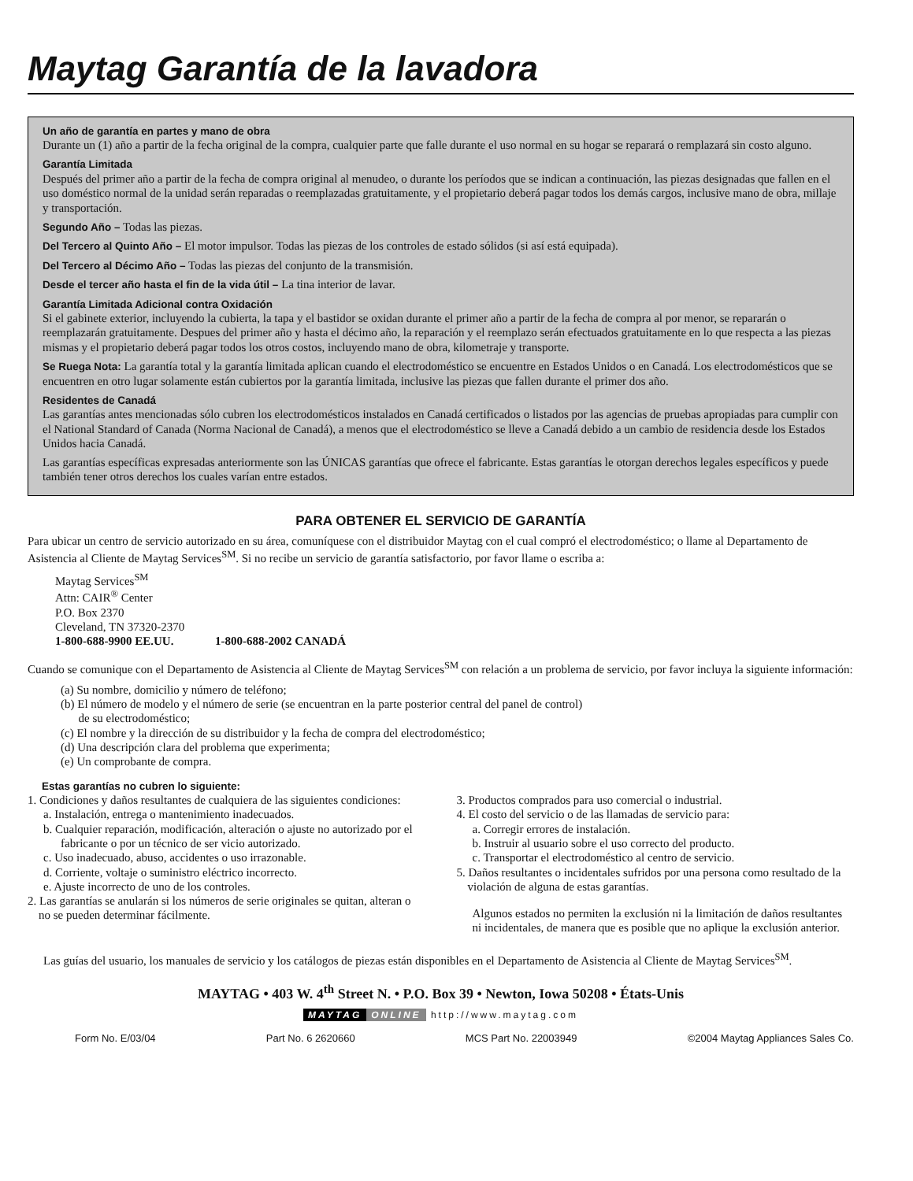Maytag Garantía de la lavadora
Un año de garantía en partes y mano de obra
Durante un (1) año a partir de la fecha original de la compra, cualquier parte que falle durante el uso normal en su hogar se reparará o remplazará sin costo alguno.
Garantía Limitada
Después del primer año a partir de la fecha de compra original al menudeo, o durante los períodos que se indican a continuación, las piezas designadas que fallen en el uso doméstico normal de la unidad serán reparadas o reemplazadas gratuitamente, y el propietario deberá pagar todos los demás cargos, inclusive mano de obra, millaje y transportación.
Segundo Año – Todas las piezas.
Del Tercero al Quinto Año – El motor impulsor. Todas las piezas de los controles de estado sólidos (si así está equipada).
Del Tercero al Décimo Año – Todas las piezas del conjunto de la transmisión.
Desde el tercer año hasta el fin de la vida útil – La tina interior de lavar.
Garantía Limitada Adicional contra Oxidación
Si el gabinete exterior, incluyendo la cubierta, la tapa y el bastidor se oxidan durante el primer año a partir de la fecha de compra al por menor, se repararán o reemplazarán gratuitamente. Despues del primer año y hasta el décimo año, la reparación y el reemplazo serán efectuados gratuitamente en lo que respecta a las piezas mismas y el propietario deberá pagar todos los otros costos, incluyendo mano de obra, kilometraje y transporte.
Se Ruega Nota: La garantía total y la garantía limitada aplican cuando el electrodoméstico se encuentre en Estados Unidos o en Canadá. Los electrodomésticos que se encuentren en otro lugar solamente están cubiertos por la garantía limitada, inclusive las piezas que fallen durante el primer dos año.
Residentes de Canadá
Las garantías antes mencionadas sólo cubren los electrodomésticos instalados en Canadá certificados o listados por las agencias de pruebas apropiadas para cumplir con el National Standard of Canada (Norma Nacional de Canadá), a menos que el electrodoméstico se lleve a Canadá debido a un cambio de residencia desde los Estados Unidos hacia Canadá.
Las garantías específicas expresadas anteriormente son las ÚNICAS garantías que ofrece el fabricante. Estas garantías le otorgan derechos legales específicos y puede también tener otros derechos los cuales varían entre estados.
PARA OBTENER EL SERVICIO DE GARANTÍA
Para ubicar un centro de servicio autorizado en su área, comuníquese con el distribuidor Maytag con el cual compró el electrodoméstico; o llame al Departamento de Asistencia al Cliente de Maytag Services<sup>SM</sup>. Si no recibe un servicio de garantía satisfactorio, por favor llame o escriba a:
Maytag Services<sup>SM</sup>
Attn: CAIR<sup>®</sup> Center
P.O. Box 2370
Cleveland, TN 37320-2370
1-800-688-9900 EE.UU. 1-800-688-2002 CANADÁ
Cuando se comunique con el Departamento de Asistencia al Cliente de Maytag Services<sup>SM</sup> con relación a un problema de servicio, por favor incluya la siguiente información:
(a) Su nombre, domicilio y número de teléfono;
(b) El número de modelo y el número de serie (se encuentran en la parte posterior central del panel de control)
de su electrodoméstico;
(c) El nombre y la dirección de su distribuidor y la fecha de compra del electrodoméstico;
(d) Una descripción clara del problema que experimenta;
(e) Un comprobante de compra.
Estas garantías no cubren lo siguiente:
1. Condiciones y daños resultantes de cualquiera de las siguientes condiciones:
a. Instalación, entrega o mantenimiento inadecuados.
b. Cualquier reparación, modificación, alteración o ajuste no autorizado por el fabricante o por un técnico de ser vicio autorizado.
c. Uso inadecuado, abuso, accidentes o uso irrazonable.
d. Corriente, voltaje o suministro eléctrico incorrecto.
e. Ajuste incorrecto de uno de los controles.
2. Las garantías se anularán si los números de serie originales se quitan, alteran o no se pueden determinar fácilmente.
3. Productos comprados para uso comercial o industrial.
4. El costo del servicio o de las llamadas de servicio para:
a. Corregir errores de instalación.
b. Instruir al usuario sobre el uso correcto del producto.
c. Transportar el electrodoméstico al centro de servicio.
5. Daños resultantes o incidentales sufridos por una persona como resultado de la violación de alguna de estas garantías.
Algunos estados no permiten la exclusión ni la limitación de daños resultantes ni incidentales, de manera que es posible que no aplique la exclusión anterior.
Las guías del usuario, los manuales de servicio y los catálogos de piezas están disponibles en el Departamento de Asistencia al Cliente de Maytag Services<sup>SM</sup>.
MAYTAG • 403 W. 4<sup>th</sup> Street N. • P.O. Box 39 • Newton, Iowa 50208 • États-Unis
MAYTAG ONLINE http://www.maytag.com
Form No. E/03/04 Part No. 6 2620660 MCS Part No. 22003949 ©2004 Maytag Appliances Sales Co.